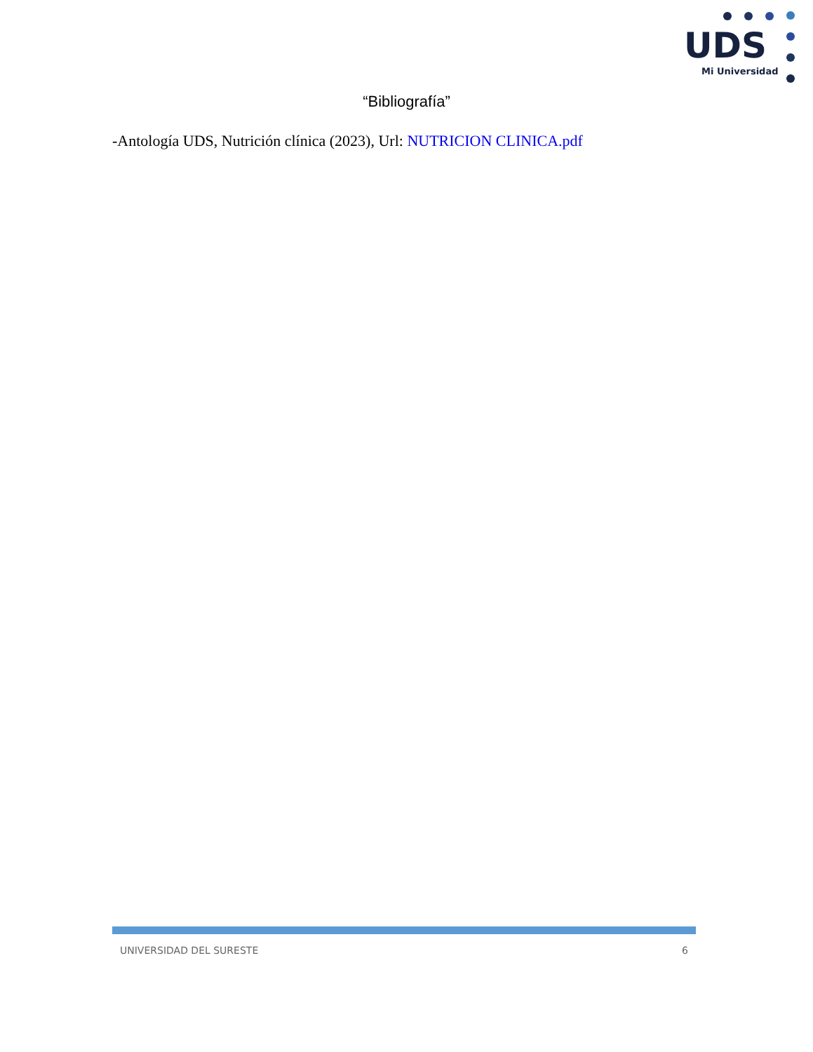UDS
Mi Universidad
“Bibliografía”
-Antología UDS, Nutrición clínica (2023), Url: NUTRICION CLINICA.pdf
UNIVERSIDAD DEL SURESTE 6